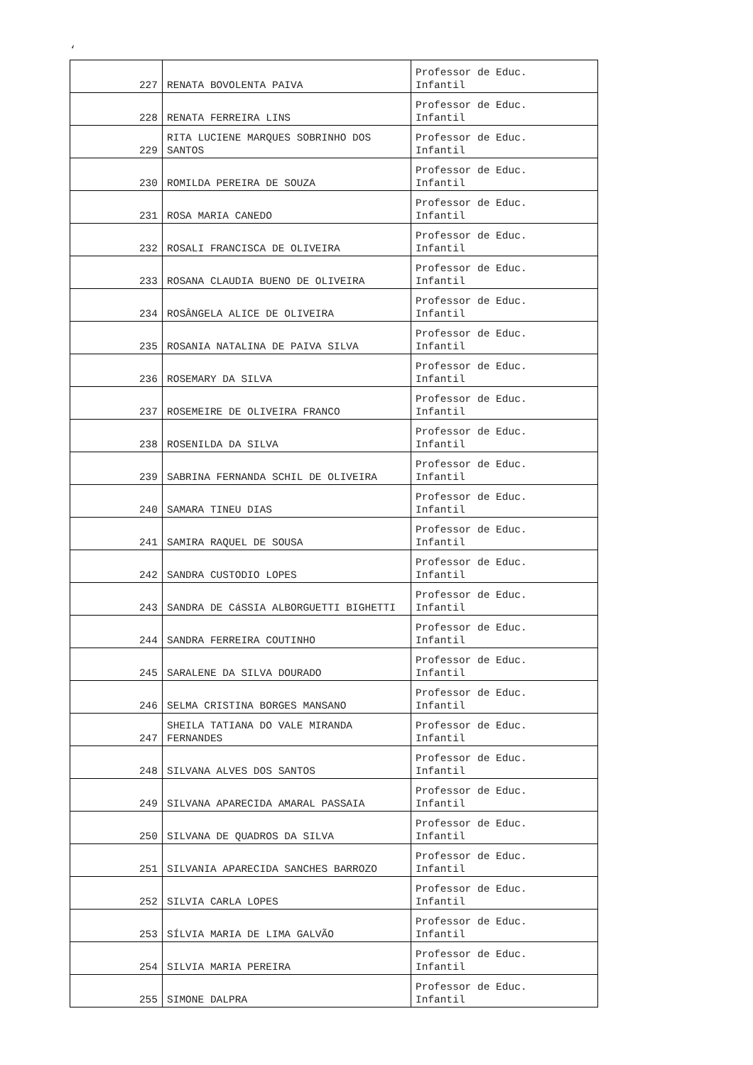‘
| 227 | RENATA BOVOLENTA PAIVA | Professor de Educ. Infantil |
| 228 | RENATA FERREIRA LINS | Professor de Educ. Infantil |
| 229 | RITA LUCIENE MARQUES SOBRINHO DOS SANTOS | Professor de Educ. Infantil |
| 230 | ROMILDA PEREIRA DE SOUZA | Professor de Educ. Infantil |
| 231 | ROSA MARIA CANEDO | Professor de Educ. Infantil |
| 232 | ROSALI FRANCISCA DE OLIVEIRA | Professor de Educ. Infantil |
| 233 | ROSANA CLAUDIA BUENO DE OLIVEIRA | Professor de Educ. Infantil |
| 234 | ROSÂNGELA ALICE DE OLIVEIRA | Professor de Educ. Infantil |
| 235 | ROSANIA NATALINA DE PAIVA SILVA | Professor de Educ. Infantil |
| 236 | ROSEMARY DA SILVA | Professor de Educ. Infantil |
| 237 | ROSEMEIRE DE OLIVEIRA FRANCO | Professor de Educ. Infantil |
| 238 | ROSENILDA DA SILVA | Professor de Educ. Infantil |
| 239 | SABRINA FERNANDA SCHIL DE OLIVEIRA | Professor de Educ. Infantil |
| 240 | SAMARA TINEU DIAS | Professor de Educ. Infantil |
| 241 | SAMIRA RAQUEL DE SOUSA | Professor de Educ. Infantil |
| 242 | SANDRA CUSTODIO LOPES | Professor de Educ. Infantil |
| 243 | SANDRA DE CáSSIA ALBORGUETTI BIGHETTI | Professor de Educ. Infantil |
| 244 | SANDRA FERREIRA COUTINHO | Professor de Educ. Infantil |
| 245 | SARALENE DA SILVA DOURADO | Professor de Educ. Infantil |
| 246 | SELMA CRISTINA BORGES MANSANO | Professor de Educ. Infantil |
| 247 | SHEILA TATIANA DO VALE MIRANDA FERNANDES | Professor de Educ. Infantil |
| 248 | SILVANA ALVES DOS SANTOS | Professor de Educ. Infantil |
| 249 | SILVANA APARECIDA AMARAL PASSAIA | Professor de Educ. Infantil |
| 250 | SILVANA DE QUADROS DA SILVA | Professor de Educ. Infantil |
| 251 | SILVANIA APARECIDA SANCHES BARROZO | Professor de Educ. Infantil |
| 252 | SILVIA CARLA LOPES | Professor de Educ. Infantil |
| 253 | SÍLVIA MARIA DE LIMA GALVÃO | Professor de Educ. Infantil |
| 254 | SILVIA MARIA PEREIRA | Professor de Educ. Infantil |
| 255 | SIMONE DALPRA | Professor de Educ. Infantil |